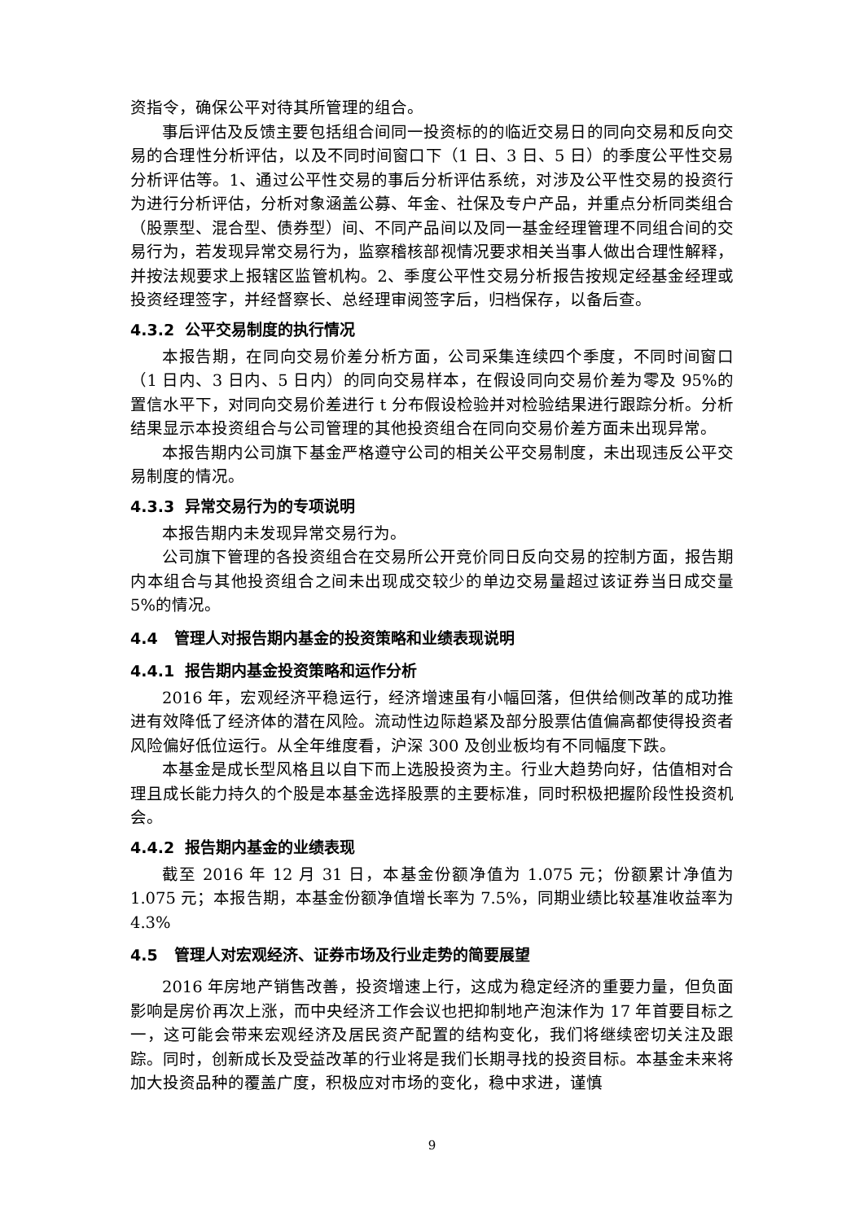资指令，确保公平对待其所管理的组合。
事后评估及反馈主要包括组合间同一投资标的的临近交易日的同向交易和反向交易的合理性分析评估，以及不同时间窗口下（1 日、3 日、5 日）的季度公平性交易分析评估等。1、通过公平性交易的事后分析评估系统，对涉及公平性交易的投资行为进行分析评估，分析对象涵盖公募、年金、社保及专户产品，并重点分析同类组合（股票型、混合型、债券型）间、不同产品间以及同一基金经理管理不同组合间的交易行为，若发现异常交易行为，监察稽核部视情况要求相关当事人做出合理性解释，并按法规要求上报辖区监管机构。2、季度公平性交易分析报告按规定经基金经理或投资经理签字，并经督察长、总经理审阅签字后，归档保存，以备后查。
4.3.2 公平交易制度的执行情况
本报告期，在同向交易价差分析方面，公司采集连续四个季度，不同时间窗口（1 日内、3 日内、5 日内）的同向交易样本，在假设同向交易价差为零及 95%的置信水平下，对同向交易价差进行 t 分布假设检验并对检验结果进行跟踪分析。分析结果显示本投资组合与公司管理的其他投资组合在同向交易价差方面未出现异常。
本报告期内公司旗下基金严格遵守公司的相关公平交易制度，未出现违反公平交易制度的情况。
4.3.3 异常交易行为的专项说明
本报告期内未发现异常交易行为。
公司旗下管理的各投资组合在交易所公开竞价同日反向交易的控制方面，报告期内本组合与其他投资组合之间未出现成交较少的单边交易量超过该证券当日成交量 5%的情况。
4.4 管理人对报告期内基金的投资策略和业绩表现说明
4.4.1 报告期内基金投资策略和运作分析
2016 年，宏观经济平稳运行，经济增速虽有小幅回落，但供给侧改革的成功推进有效降低了经济体的潜在风险。流动性边际趋紧及部分股票估值偏高都使得投资者风险偏好低位运行。从全年维度看，沪深 300 及创业板均有不同幅度下跌。
本基金是成长型风格且以自下而上选股投资为主。行业大趋势向好，估值相对合理且成长能力持久的个股是本基金选择股票的主要标准，同时积极把握阶段性投资机会。
4.4.2 报告期内基金的业绩表现
截至 2016 年 12 月 31 日，本基金份额净值为 1.075 元；份额累计净值为 1.075 元；本报告期，本基金份额净值增长率为 7.5%，同期业绩比较基准收益率为 4.3%
4.5 管理人对宏观经济、证券市场及行业走势的简要展望
2016 年房地产销售改善，投资增速上行，这成为稳定经济的重要力量，但负面影响是房价再次上涨，而中央经济工作会议也把抑制地产泡沫作为 17 年首要目标之一，这可能会带来宏观经济及居民资产配置的结构变化，我们将继续密切关注及跟踪。同时，创新成长及受益改革的行业将是我们长期寻找的投资目标。本基金未来将加大投资品种的覆盖广度，积极应对市场的变化，稳中求进，谨慎
9